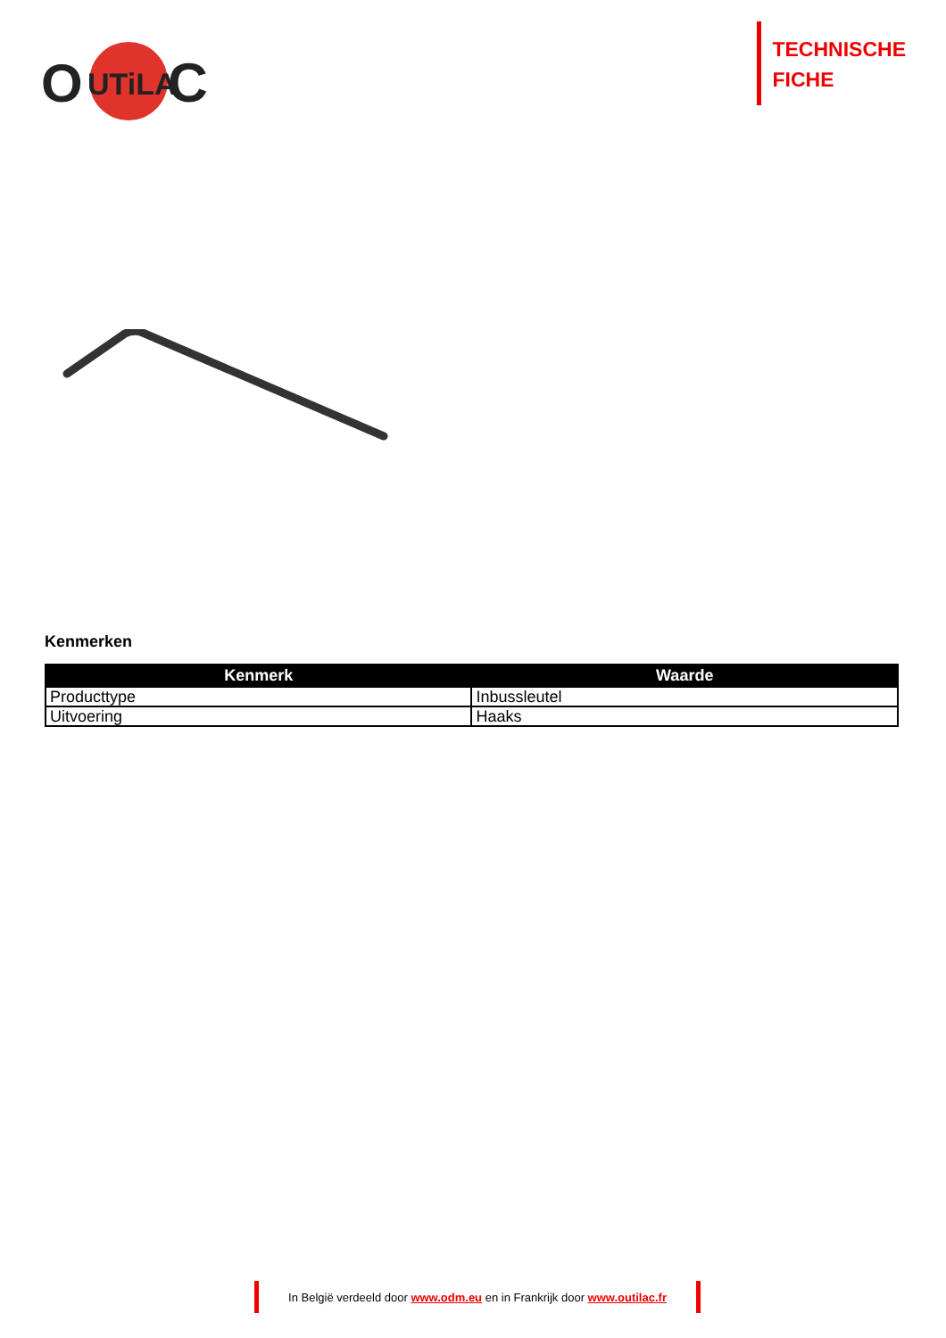O
UTiLA
C
TECHNISCHE
FICHE
Kenmerken
| Kenmerk | Waarde |
| --- | --- |
| Producttype | Inbussleutel |
| Uitvoering | Haaks |
In België verdeeld door www.odm.eu en in Frankrijk door www.outilac.fr